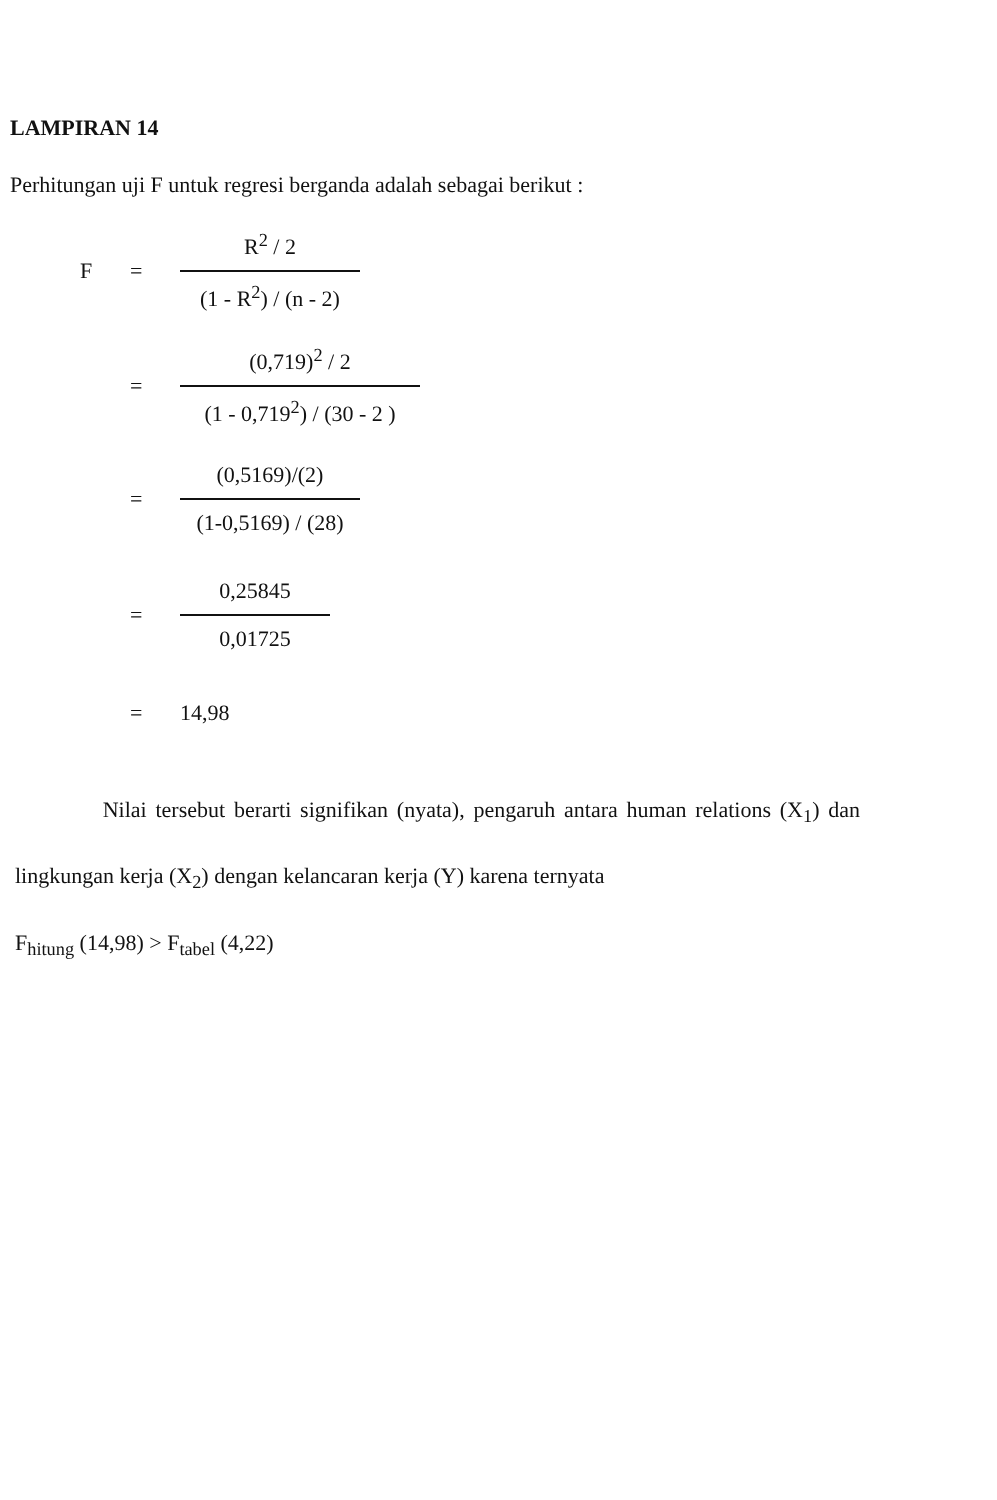LAMPIRAN 14
Perhitungan uji F untuk regresi berganda adalah sebagai berikut :
F =
R<sup>2</sup> / 2
(1 - R<sup>2</sup>) / (n - 2)
=
(0,719)<sup>2</sup> / 2
(1 - 0,719<sup>2</sup>) / (30 - 2 )
= (0,5169)/(2)
(1-0,5169) / (28)
= 0,25845
0,01725
= 14,98
Nilai tersebut berarti signifikan (nyata), pengaruh antara human relations (X<sub>1</sub>) dan lingkungan kerja (X<sub>2</sub>) dengan kelancaran kerja (Y) karena ternyata
F<sub>hitung</sub> (14,98) > F<sub>tabel</sub> (4,22)